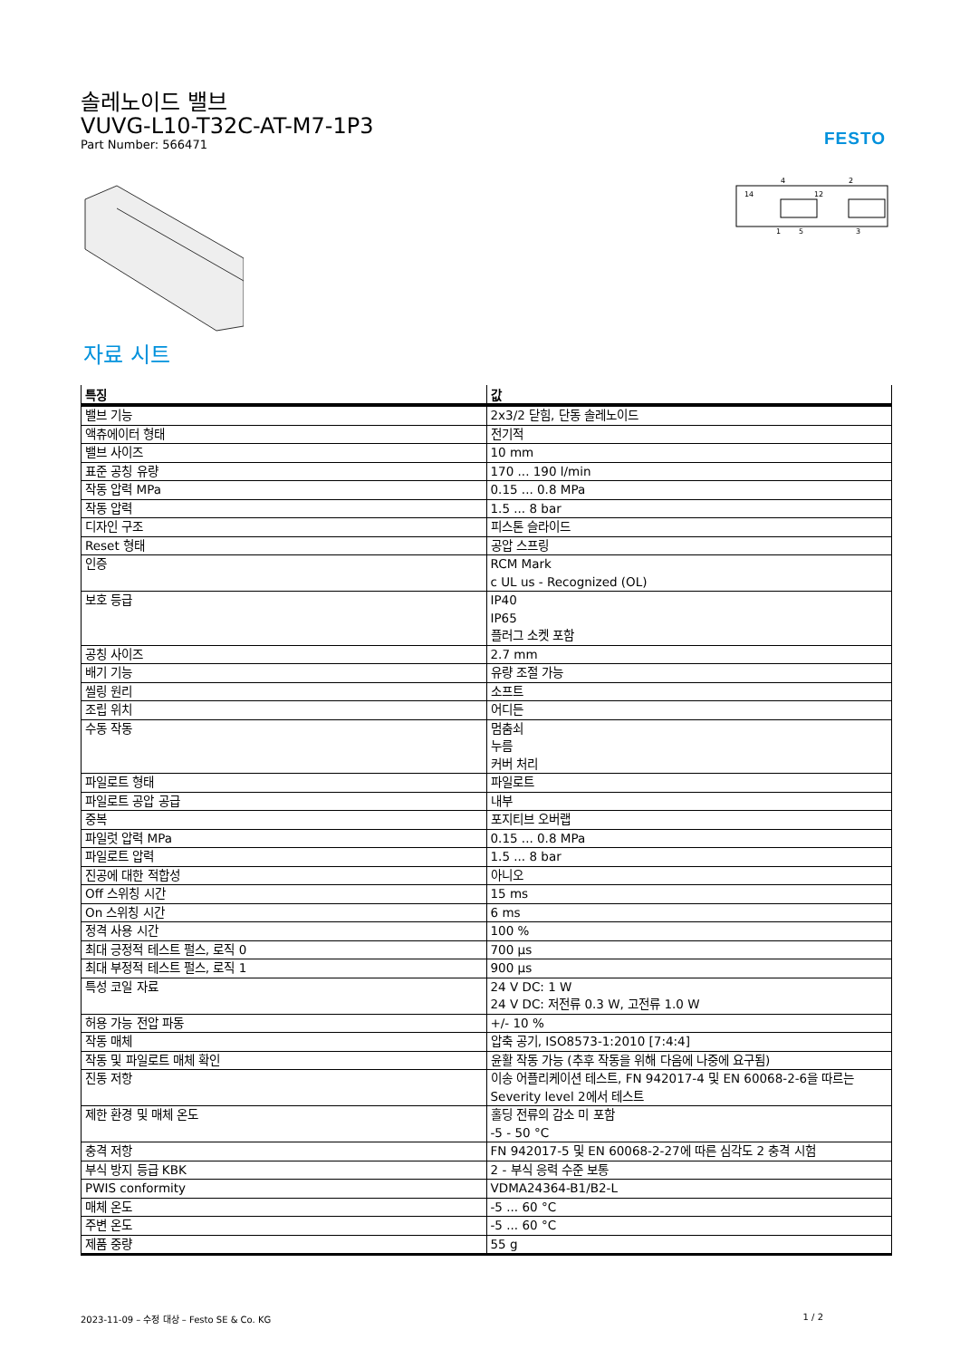솔레노이드 밸브
VUVG-L10-T32C-AT-M7-1P3
Part Number: 566471
FESTO
4
2
14
12
1
5
3
자료 시트
| 특징 | 값 |
| --- | --- |
| 밸브 기능 | 2x3/2 닫힘, 단동 솔레노이드 |
| 액츄에이터 형태 | 전기적 |
| 밸브 사이즈 | 10 mm |
| 표준 공칭 유량 | 170 ... 190 l/min |
| 작동 압력 MPa | 0.15 ... 0.8 MPa |
| 작동 압력 | 1.5 ... 8 bar |
| 디자인 구조 | 피스톤 슬라이드 |
| Reset 형태 | 공압 스프링 |
| 인증 | RCM Mark c UL us - Recognized (OL) |
| 보호 등급 | IP40 IP65 플러그 소켓 포함 |
| 공칭 사이즈 | 2.7 mm |
| 배기 기능 | 유량 조절 가능 |
| 씰링 원리 | 소프트 |
| 조립 위치 | 어디든 |
| 수동 작동 | 멈춤쇠 누름 커버 처리 |
| 파일로트 형태 | 파일로트 |
| 파일로트 공압 공급 | 내부 |
| 중복 | 포지티브 오버랩 |
| 파일럿 압력 MPa | 0.15 ... 0.8 MPa |
| 파일로트 압력 | 1.5 ... 8 bar |
| 진공에 대한 적합성 | 아니오 |
| Off 스위칭 시간 | 15 ms |
| On 스위칭 시간 | 6 ms |
| 정격 사용 시간 | 100 % |
| 최대 긍정적 테스트 펄스, 로직 0 | 700 µs |
| 최대 부정적 테스트 펄스, 로직 1 | 900 µs |
| 특성 코일 자료 | 24 V DC: 1 W 24 V DC: 저전류 0.3 W, 고전류 1.0 W |
| 허용 가능 전압 파동 | +/- 10 % |
| 작동 매체 | 압축 공기, ISO8573-1:2010 [7:4:4] |
| 작동 및 파일로트 매체 확인 | 윤활 작동 가능 (추후 작동을 위해 다음에 나중에 요구됨) |
| 진동 저항 | 이송 어플리케이션 테스트, FN 942017-4 및 EN 60068-2-6을 따르는 Severity level 2에서 테스트 |
| 제한 환경 및 매체 온도 | 홀딩 전류의 감소 미 포함 -5 - 50 °C |
| 충격 저항 | FN 942017-5 및 EN 60068-2-27에 따른 심각도 2 충격 시험 |
| 부식 방지 등급 KBK | 2 - 부식 응력 수준 보통 |
| PWIS conformity | VDMA24364-B1/B2-L |
| 매체 온도 | -5 ... 60 °C |
| 주변 온도 | -5 ... 60 °C |
| 제품 중량 | 55 g |
2023-11-09 – 수정 대상 – Festo SE & Co. KG 1 / 2